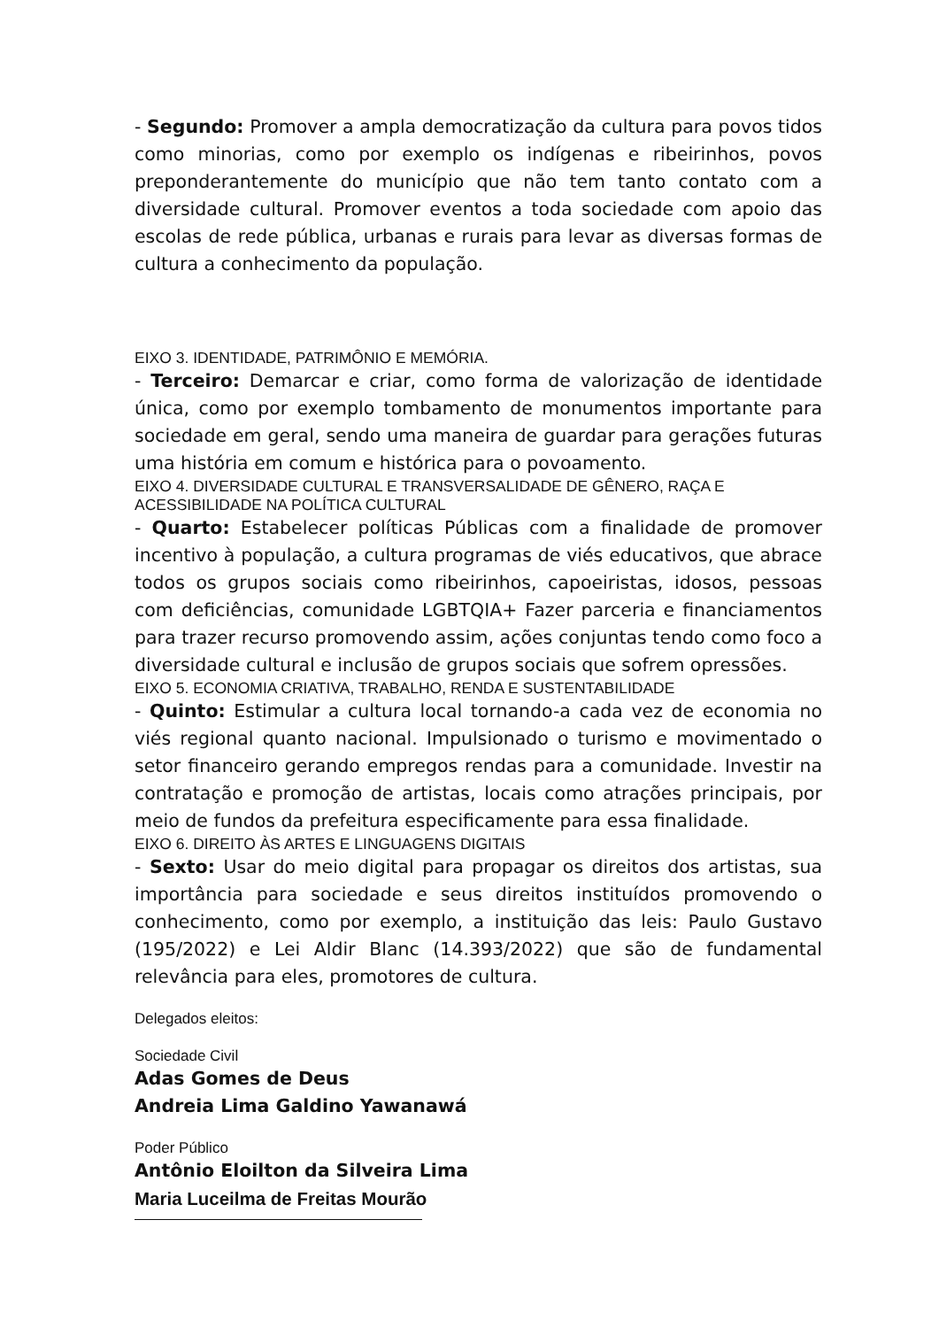- Segundo: Promover a ampla democratização da cultura para povos tidos como minorias, como por exemplo os indígenas e ribeirinhos, povos preponderantemente do município que não tem tanto contato com a diversidade cultural. Promover eventos a toda sociedade com apoio das escolas de rede pública, urbanas e rurais para levar as diversas formas de cultura a conhecimento da população.
EIXO 3. IDENTIDADE, PATRIMÔNIO E MEMÓRIA.
- Terceiro: Demarcar e criar, como forma de valorização de identidade única, como por exemplo tombamento de monumentos importante para sociedade em geral, sendo uma maneira de guardar para gerações futuras uma história em comum e histórica para o povoamento.
EIXO 4. DIVERSIDADE CULTURAL E TRANSVERSALIDADE DE GÊNERO, RAÇA E ACESSIBILIDADE NA POLÍTICA CULTURAL
- Quarto: Estabelecer políticas Públicas com a finalidade de promover incentivo à população, a cultura programas de viés educativos, que abrace todos os grupos sociais como ribeirinhos, capoeiristas, idosos, pessoas com deficiências, comunidade LGBTQIA+ Fazer parceria e financiamentos para trazer recurso promovendo assim, ações conjuntas tendo como foco a diversidade cultural e inclusão de grupos sociais que sofrem opressões.
EIXO 5. ECONOMIA CRIATIVA, TRABALHO, RENDA E SUSTENTABILIDADE
- Quinto: Estimular a cultura local tornando-a cada vez de economia no viés regional quanto nacional. Impulsionado o turismo e movimentado o setor financeiro gerando empregos rendas para a comunidade. Investir na contratação e promoção de artistas, locais como atrações principais, por meio de fundos da prefeitura especificamente para essa finalidade.
EIXO 6. DIREITO ÀS ARTES E LINGUAGENS DIGITAIS
- Sexto: Usar do meio digital para propagar os direitos dos artistas, sua importância para sociedade e seus direitos instituídos promovendo o conhecimento, como por exemplo, a instituição das leis: Paulo Gustavo (195/2022) e Lei Aldir Blanc (14.393/2022) que são de fundamental relevância para eles, promotores de cultura.
Delegados eleitos:
Sociedade Civil
Adas Gomes de Deus
Andreia Lima Galdino Yawanawá
Poder Público
Antônio Eloilton da Silveira Lima
Maria Luceilma de Freitas Mourão